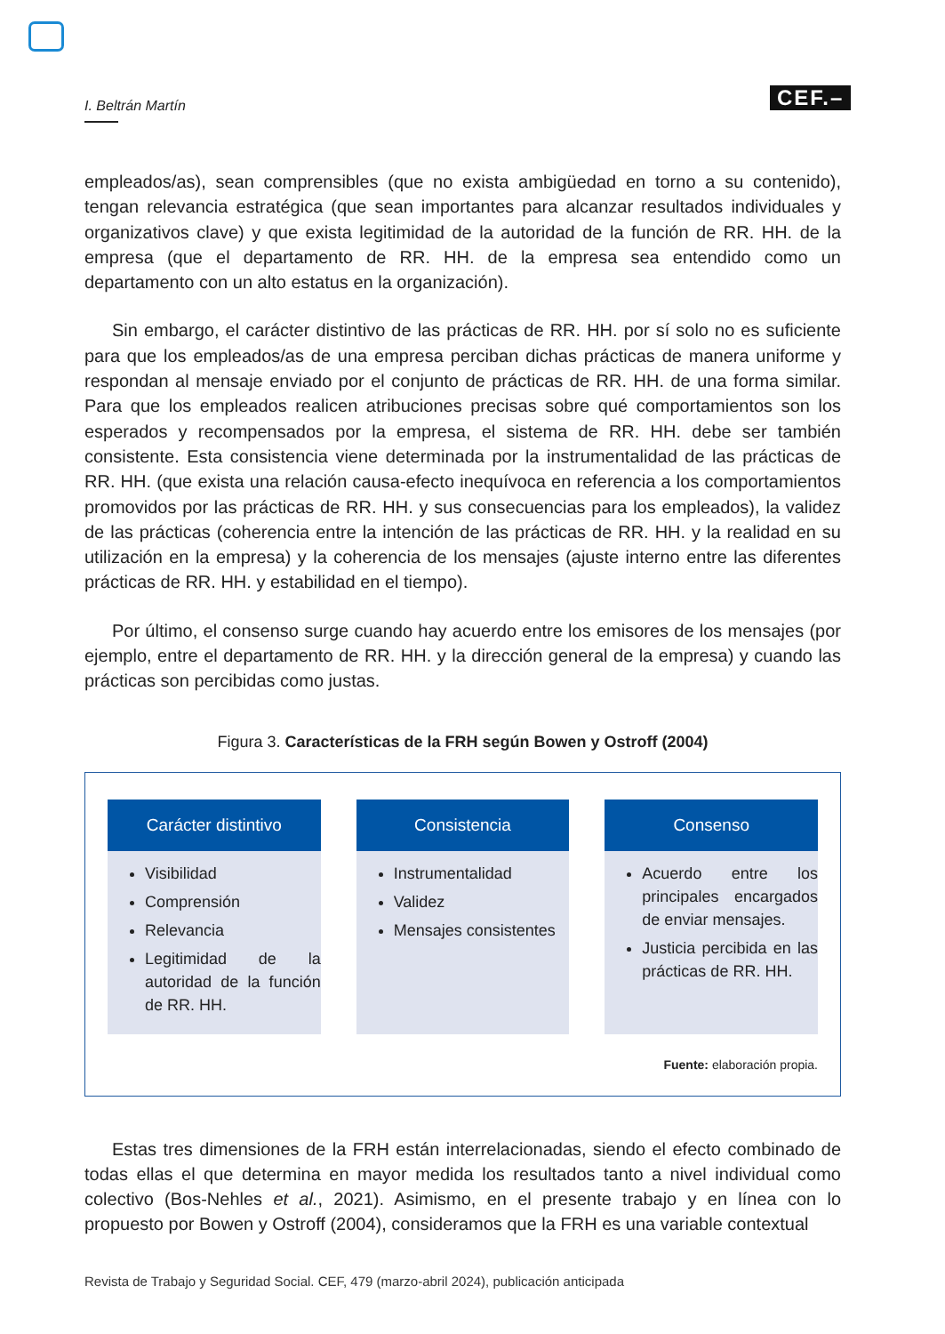I. Beltrán Martín CEF.–
empleados/as), sean comprensibles (que no exista ambigüedad en torno a su contenido), tengan relevancia estratégica (que sean importantes para alcanzar resultados individuales y organizativos clave) y que exista legitimidad de la autoridad de la función de RR. HH. de la empresa (que el departamento de RR. HH. de la empresa sea entendido como un departamento con un alto estatus en la organización).
Sin embargo, el carácter distintivo de las prácticas de RR. HH. por sí solo no es suficiente para que los empleados/as de una empresa perciban dichas prácticas de manera uniforme y respondan al mensaje enviado por el conjunto de prácticas de RR. HH. de una forma similar. Para que los empleados realicen atribuciones precisas sobre qué comportamientos son los esperados y recompensados por la empresa, el sistema de RR. HH. debe ser también consistente. Esta consistencia viene determinada por la instrumentalidad de las prácticas de RR. HH. (que exista una relación causa-efecto inequívoca en referencia a los comportamientos promovidos por las prácticas de RR. HH. y sus consecuencias para los empleados), la validez de las prácticas (coherencia entre la intención de las prácticas de RR. HH. y la realidad en su utilización en la empresa) y la coherencia de los mensajes (ajuste interno entre las diferentes prácticas de RR. HH. y estabilidad en el tiempo).
Por último, el consenso surge cuando hay acuerdo entre los emisores de los mensajes (por ejemplo, entre el departamento de RR. HH. y la dirección general de la empresa) y cuando las prácticas son percibidas como justas.
Figura 3. Características de la FRH según Bowen y Ostroff (2004)
Carácter distintivo
Visibilidad
Comprensión
Relevancia
Legitimidad de la autoridad de la función de RR. HH.
Consistencia
Instrumentalidad
Validez
Mensajes consistentes
Consenso
Acuerdo entre los principales encargados de enviar mensajes.
Justicia percibida en las prácticas de RR. HH.
Fuente: elaboración propia.
Estas tres dimensiones de la FRH están interrelacionadas, siendo el efecto combinado de todas ellas el que determina en mayor medida los resultados tanto a nivel individual como colectivo (Bos-Nehles et al., 2021). Asimismo, en el presente trabajo y en línea con lo propuesto por Bowen y Ostroff (2004), consideramos que la FRH es una variable contextual
Revista de Trabajo y Seguridad Social. CEF, 479 (marzo-abril 2024), publicación anticipada